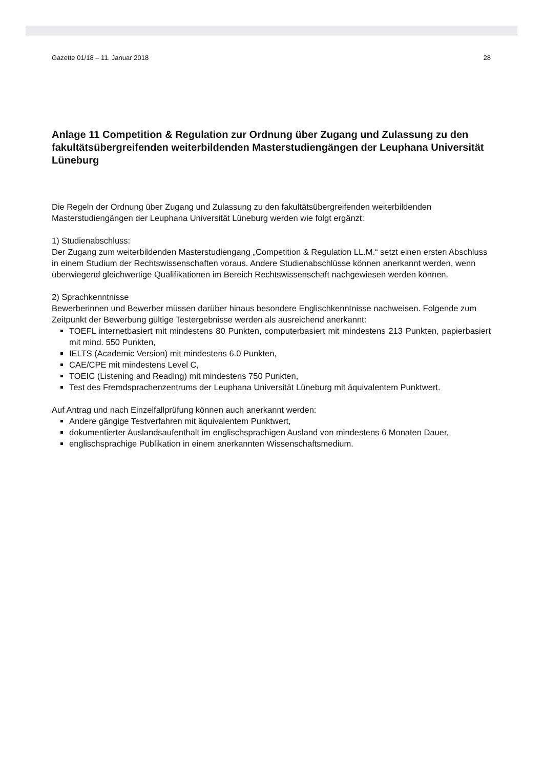Gazette 01/18 – 11. Januar 2018 28
Anlage 11 Competition & Regulation zur Ordnung über Zugang und Zulassung zu den fakultäts­übergreifenden weiterbildenden Masterstudiengängen der Leuphana Universität Lüneburg
Die Regeln der Ordnung über Zugang und Zulassung zu den fakultätsübergreifenden weiterbildenden Masterstudiengängen der Leuphana Universität Lüneburg werden wie folgt ergänzt:
1) Studienabschluss:
Der Zugang zum weiterbildenden Masterstudiengang „Competition & Regulation LL.M.“ setzt einen ersten Abschluss in einem Studium der Rechtswissenschaften voraus. Andere Studienabschlüsse können anerkannt werden, wenn überwiegend gleichwertige Qualifikationen im Bereich Rechtswissenschaft nachgewiesen werden können.
2) Sprachkenntnisse
Bewerberinnen und Bewerber müssen darüber hinaus besondere Englischkenntnisse nachweisen. Folgende zum Zeitpunkt der Bewerbung gültige Testergebnisse werden als ausreichend anerkannt:
TOEFL internetbasiert mit mindestens 80 Punkten, computerbasiert mit mindestens 213 Punkten, papierbasiert mit mind. 550 Punkten,
IELTS (Academic Version) mit mindestens 6.0 Punkten,
CAE/CPE mit mindestens Level C,
TOEIC (Listening and Reading) mit mindestens 750 Punkten,
Test des Fremdsprachenzentrums der Leuphana Universität Lüneburg mit äquivalentem Punktwert.
Auf Antrag und nach Einzelfallprüfung können auch anerkannt werden:
Andere gängige Testverfahren mit äquivalentem Punktwert,
dokumentierter Auslandsaufenthalt im englischsprachigen Ausland von mindestens 6 Monaten Dauer,
englischsprachige Publikation in einem anerkannten Wissenschaftsmedium.